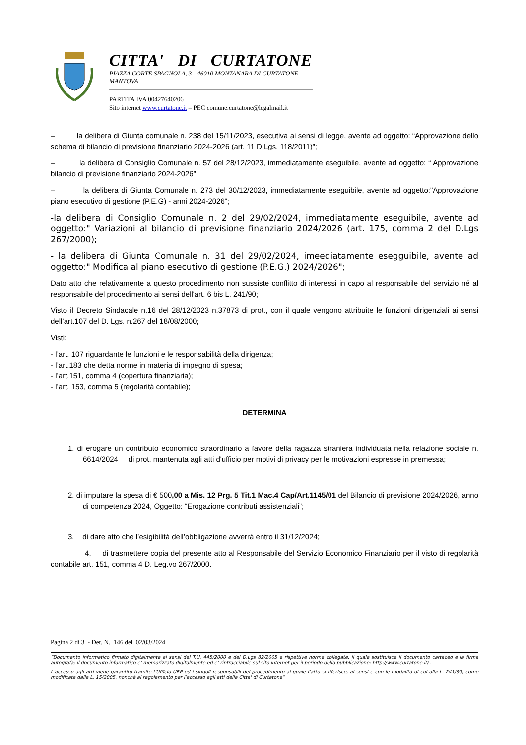CITTA' DI CURTATONE
PIAZZA CORTE SPAGNOLA, 3 - 46010 MONTANARA DI CURTATONE - MANTOVA
PARTITA IVA 00427640206
Sito internet www.curtatone.it – PEC comune.curtatone@legalmail.it
– la delibera di Giunta comunale n. 238 del 15/11/2023, esecutiva ai sensi di legge, avente ad oggetto: “Approvazione dello schema di bilancio di previsione finanziario 2024-2026 (art. 11 D.Lgs. 118/2011)”;
– la delibera di Consiglio Comunale n. 57 del 28/12/2023, immediatamente eseguibile, avente ad oggetto: “ Approvazione bilancio di previsione finanziario 2024-2026”;
– la delibera di Giunta Comunale n. 273 del 30/12/2023, immediatamente eseguibile, avente ad oggetto:"Approvazione piano esecutivo di gestione (P.E.G) - anni 2024-2026";
-la delibera di Consiglio Comunale n. 2 del 29/02/2024, immediatamente eseguibile, avente ad oggetto:" Variazioni al bilancio di previsione finanziario 2024/2026 (art. 175, comma 2 del D.Lgs 267/2000);
- la delibera di Giunta Comunale n. 31 del 29/02/2024, imeediatamente esegguibile, avente ad oggetto:" Modifica al piano esecutivo di gestione (P.E.G.) 2024/2026";
Dato atto che relativamente a questo procedimento non sussiste conflitto di interessi in capo al responsabile del servizio né al responsabile del procedimento ai sensi dell'art. 6 bis L. 241/90;
Visto il Decreto Sindacale n.16 del 28/12/2023 n.37873 di prot., con il quale vengono attribuite le funzioni dirigenziali ai sensi dell’art.107 del D. Lgs. n.267 del 18/08/2000;
Visti:
- l’art. 107 riguardante le funzioni e le responsabilità della dirigenza;
- l’art.183 che detta norme in materia di impegno di spesa;
- l’art.151, comma 4 (copertura finanziaria);
- l’art. 153, comma 5 (regolarità contabile);
DETERMINA
1. di erogare un contributo economico straordinario a favore della ragazza straniera individuata nella relazione sociale n. 6614/2024 di prot. mantenuta agli atti d'ufficio per motivi di privacy per le motivazioni espresse in premessa;
2. di imputare la spesa di € 500,00 a Mis. 12 Prg. 5 Tit.1 Mac.4 Cap/Art.1145/01 del Bilancio di previsione 2024/2026, anno di competenza 2024, Oggetto: “Erogazione contributi assistenziali”;
3. di dare atto che l’esigibilità dell’obbligazione avverrà entro il 31/12/2024;
4. di trasmettere copia del presente atto al Responsabile del Servizio Economico Finanziario per il visto di regolarità contabile art. 151, comma 4 D. Leg.vo 267/2000.
Pagina 2 di 3 - Det. N. 146 del 02/03/2024
“Documento informatico firmato digitalmente ai sensi del T.U. 445/2000 e del D.Lgs 82/2005 e rispettive norme collegate, il quale sostituisce il documento cartaceo e la firma autografa; il documento informatico e’ memorizzato digitalmente ed e’ rintracciabile sul sito internet per il periodo della pubblicazione: http://www.curtatone.it/ .
L’accesso agli atti viene garantito tramite l’Ufficio URP ed i singoli responsabili del procedimento al quale l’atto si riferisce, ai sensi e con le modalità di cui alla L. 241/90, come modificata dalla L. 15/2005, nonché al regolamento per l’accesso agli atti della Citta' di Curtatone”